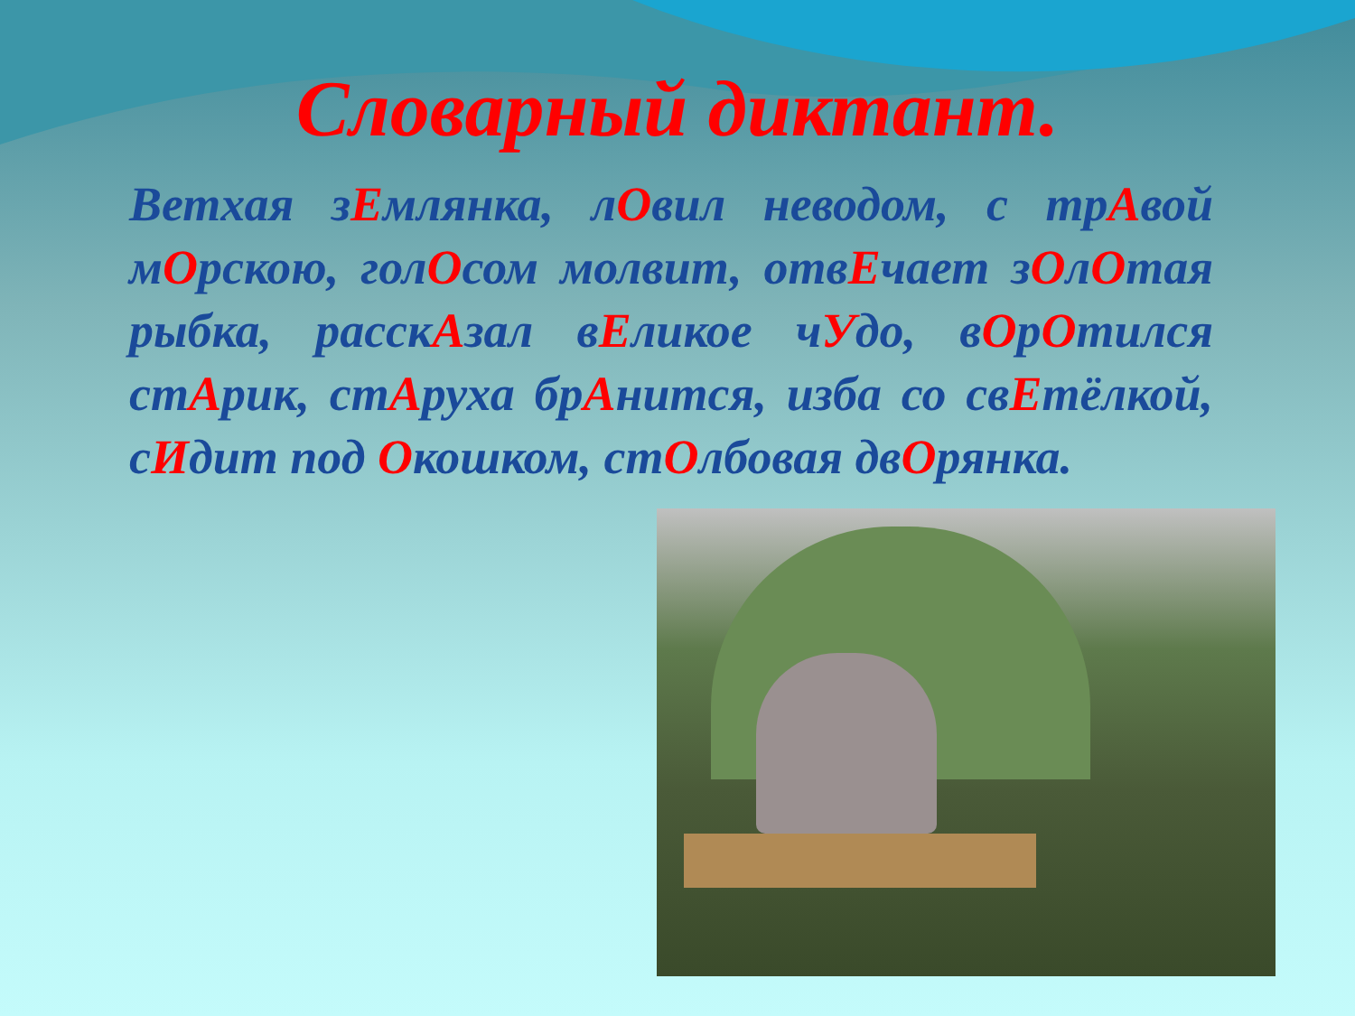Словарный диктант.
Ветхая зЕмлянка, лОвил неводом, с трАвой мОрскою, голОсом молвит, отвЕчает зОлОтая рыбка, расскАзал вЕликое чУдо, вОрОтился стАрик, стАруха брАнится, изба со свЕтёлкой, сИдит под Окошком, стОлбовая двОрянка.